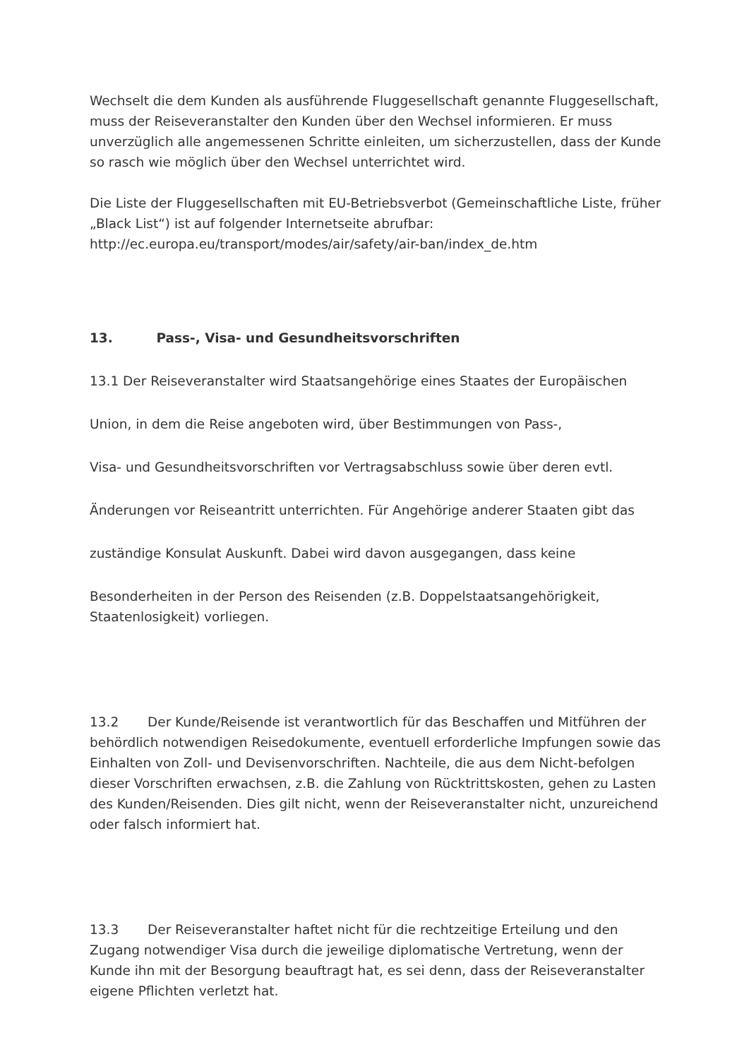Wechselt die dem Kunden als ausführende Fluggesellschaft genannte Fluggesellschaft, muss der Reiseveranstalter den Kunden über den Wechsel informieren. Er muss unverzüglich alle angemessenen Schritte einleiten, um sicherzustellen, dass der Kunde so rasch wie möglich über den Wechsel unterrichtet wird.
Die Liste der Fluggesellschaften mit EU-Betriebsverbot (Gemeinschaftliche Liste, früher „Black List“) ist auf folgender Internetseite abrufbar: http://ec.europa.eu/transport/modes/air/safety/air-ban/index_de.htm
13. Pass-, Visa- und Gesundheitsvorschriften
13.1 Der Reiseveranstalter wird Staatsangehörige eines Staates der Europäischen
Union, in dem die Reise angeboten wird, über Bestimmungen von Pass-,
Visa- und Gesundheitsvorschriften vor Vertragsabschluss sowie über deren evtl.
Änderungen vor Reiseantritt unterrichten. Für Angehörige anderer Staaten gibt das
zuständige Konsulat Auskunft. Dabei wird davon ausgegangen, dass keine
Besonderheiten in der Person des Reisenden (z.B. Doppelstaatsangehörigkeit, Staatenlosigkeit) vorliegen.
13.2 Der Kunde/Reisende ist verantwortlich für das Beschaffen und Mitführen der behördlich notwendigen Reisedokumente, eventuell erforderliche Impfungen sowie das Einhalten von Zoll- und Devisenvorschriften. Nachteile, die aus dem Nicht-befolgen dieser Vorschriften erwachsen, z.B. die Zahlung von Rücktrittskosten, gehen zu Lasten des Kunden/Reisenden. Dies gilt nicht, wenn der Reiseveranstalter nicht, unzureichend oder falsch informiert hat.
13.3 Der Reiseveranstalter haftet nicht für die rechtzeitige Erteilung und den Zugang notwendiger Visa durch die jeweilige diplomatische Vertretung, wenn der Kunde ihn mit der Besorgung beauftragt hat, es sei denn, dass der Reiseveranstalter eigene Pflichten verletzt hat.